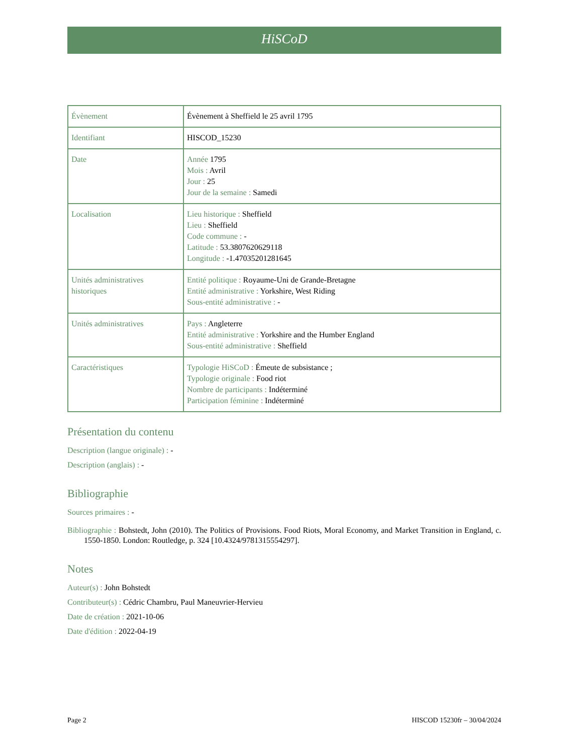HiSCoD
| Évènement | Évènement à Sheffield le 25 avril 1795 |
| Identifiant | HISCOD_15230 |
| Date | Année 1795 Mois : Avril Jour : 25 Jour de la semaine : Samedi |
| Localisation | Lieu historique : Sheffield Lieu : Sheffield Code commune : - Latitude : 53.3807620629118 Longitude : -1.47035201281645 |
| Unités administratives historiques | Entité politique : Royaume-Uni de Grande-Bretagne Entité administrative : Yorkshire, West Riding Sous-entité administrative : - |
| Unités administratives | Pays : Angleterre Entité administrative : Yorkshire and the Humber England Sous-entité administrative : Sheffield |
| Caractéristiques | Typologie HiSCoD : Émeute de subsistance ; Typologie originale : Food riot Nombre de participants : Indéterminé Participation féminine : Indéterminé |
Présentation du contenu
Description (langue originale) : -
Description (anglais) : -
Bibliographie
Sources primaires : -
Bibliographie : Bohstedt, John (2010). The Politics of Provisions. Food Riots, Moral Economy, and Market Transition in England, c. 1550-1850. London: Routledge, p. 324 [10.4324/9781315554297].
Notes
Auteur(s) : John Bohstedt
Contributeur(s) : Cédric Chambru, Paul Maneuvrier-Hervieu
Date de création : 2021-10-06
Date d'édition : 2022-04-19
Page 2 HISCOD 15230fr – 30/04/2024